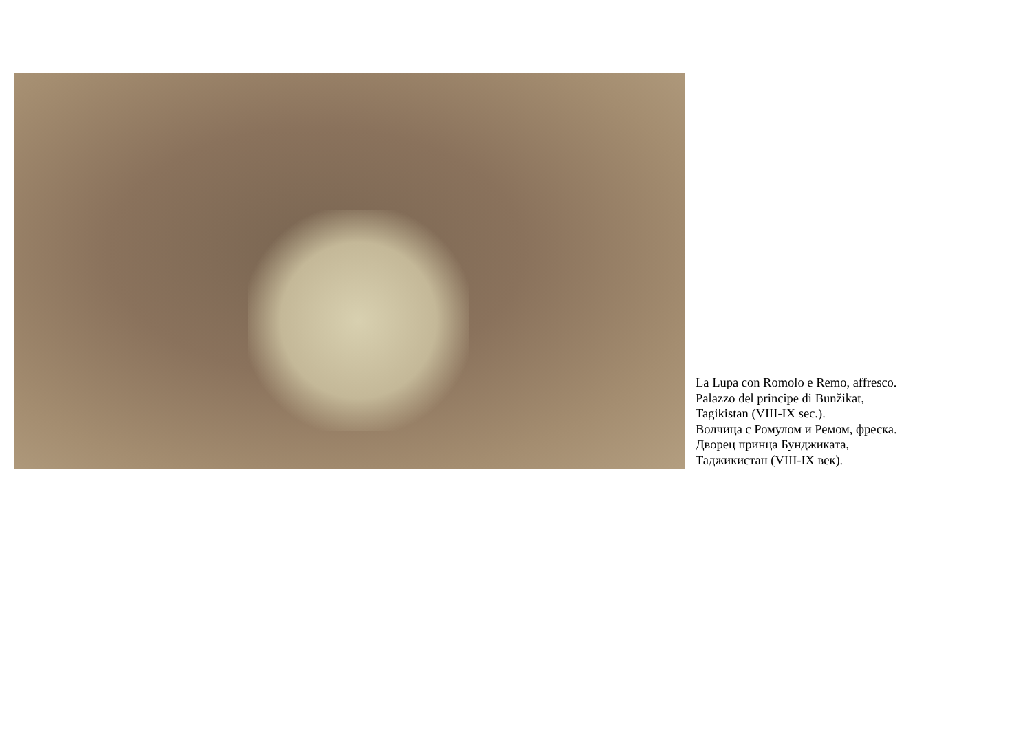La Lupa con Romolo e Remo, affresco.
Palazzo del principe di Bunžikat,
Tagikistan (VIII-IX sec.).
Волчица с Ромулом и Ремом, фреска.
Дворец принца Бунджиката,
Таджикистан (VIII-IX век).